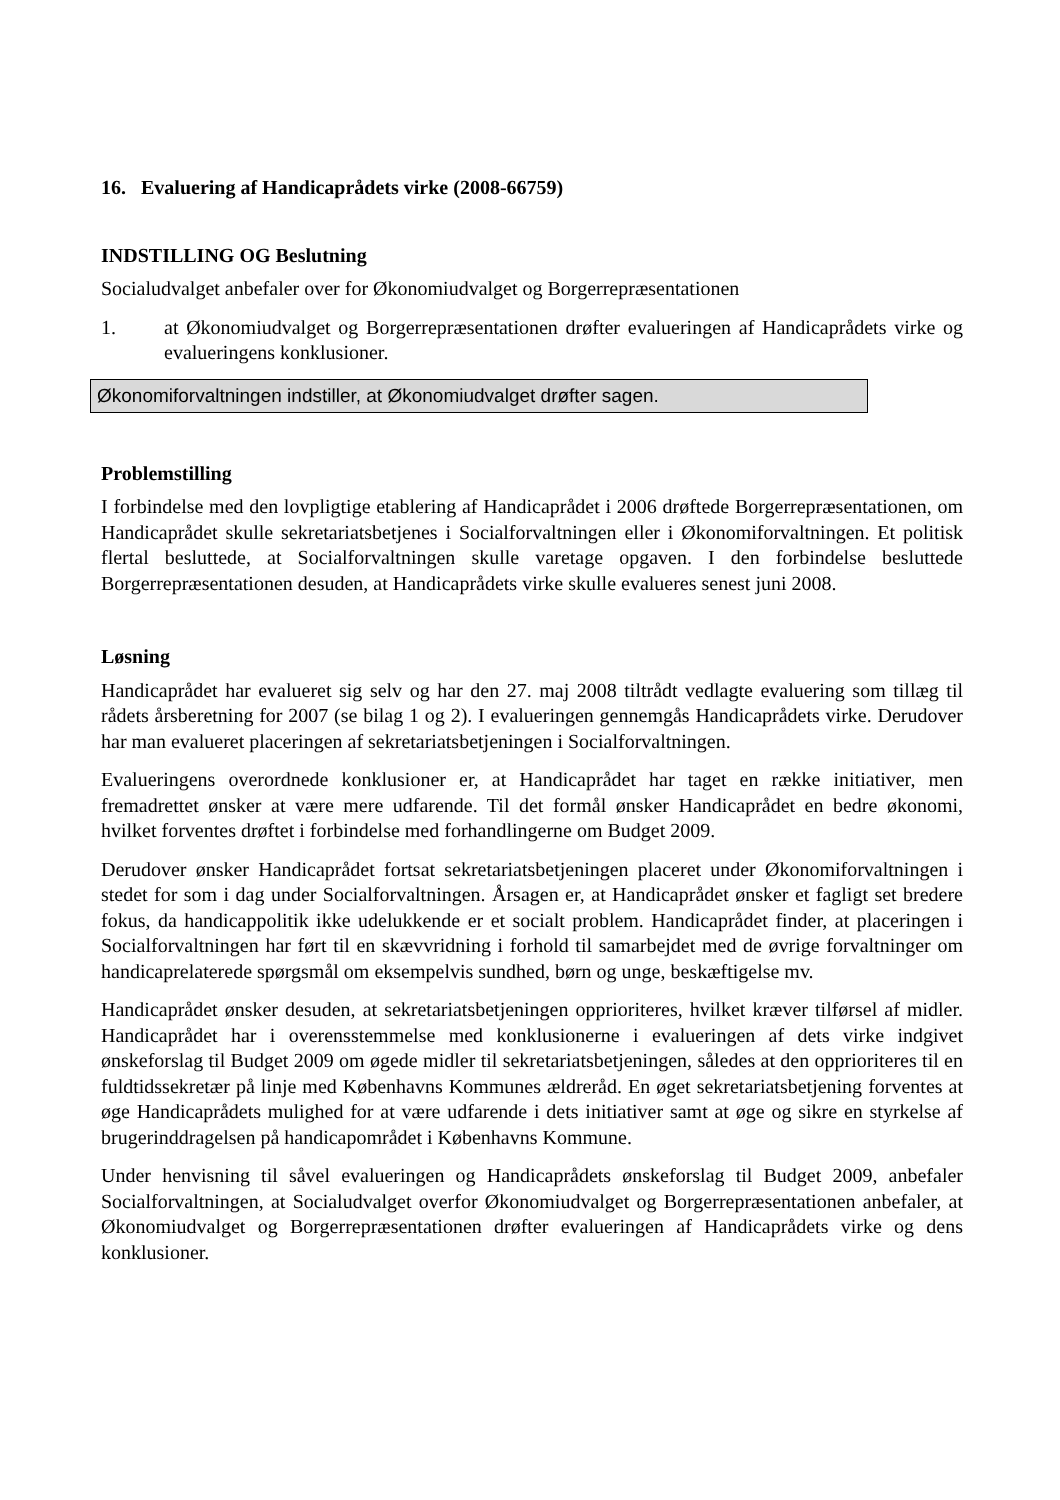16. Evaluering af Handicaprådets virke (2008-66759)
INDSTILLING OG Beslutning
Socialudvalget anbefaler over for Økonomiudvalget og Borgerrepræsentationen
1. at Økonomiudvalget og Borgerrepræsentationen drøfter evalueringen af Handicaprådets virke og evalueringens konklusioner.
Økonomiforvaltningen indstiller, at Økonomiudvalget drøfter sagen.
Problemstilling
I forbindelse med den lovpligtige etablering af Handicaprådet i 2006 drøftede Borgerrepræsentationen, om Handicaprådet skulle sekretariatsbetjenes i Socialforvaltningen eller i Økonomiforvaltningen. Et politisk flertal besluttede, at Socialforvaltningen skulle varetage opgaven. I den forbindelse besluttede Borgerrepræsentationen desuden, at Handicaprådets virke skulle evalueres senest juni 2008.
Løsning
Handicaprådet har evalueret sig selv og har den 27. maj 2008 tiltrådt vedlagte evaluering som tillæg til rådets årsberetning for 2007 (se bilag 1 og 2). I evalueringen gennemgås Handicaprådets virke. Derudover har man evalueret placeringen af sekretariatsbetjeningen i Socialforvaltningen.
Evalueringens overordnede konklusioner er, at Handicaprådet har taget en række initiativer, men fremadrettet ønsker at være mere udfarende. Til det formål ønsker Handicaprådet en bedre økonomi, hvilket forventes drøftet i forbindelse med forhandlingerne om Budget 2009.
Derudover ønsker Handicaprådet fortsat sekretariatsbetjeningen placeret under Økonomiforvaltningen i stedet for som i dag under Socialforvaltningen. Årsagen er, at Handicaprådet ønsker et fagligt set bredere fokus, da handicappolitik ikke udelukkende er et socialt problem. Handicaprådet finder, at placeringen i Socialforvaltningen har ført til en skævvridning i forhold til samarbejdet med de øvrige forvaltninger om handicaprelaterede spørgsmål om eksempelvis sundhed, børn og unge, beskæftigelse mv.
Handicaprådet ønsker desuden, at sekretariatsbetjeningen opprioriteres, hvilket kræver tilførsel af midler. Handicaprådet har i overensstemmelse med konklusionerne i evalueringen af dets virke indgivet ønskeforslag til Budget 2009 om øgede midler til sekretariatsbetjeningen, således at den opprioriteres til en fuldtidssekretær på linje med Københavns Kommunes ældreråd. En øget sekretariatsbetjening forventes at øge Handicaprådets mulighed for at være udfarende i dets initiativer samt at øge og sikre en styrkelse af brugerinddragelsen på handicapområdet i Københavns Kommune.
Under henvisning til såvel evalueringen og Handicaprådets ønskeforslag til Budget 2009, anbefaler Socialforvaltningen, at Socialudvalget overfor Økonomiudvalget og Borgerrepræsentationen anbefaler, at Økonomiudvalget og Borgerrepræsentationen drøfter evalueringen af Handicaprådets virke og dens konklusioner.